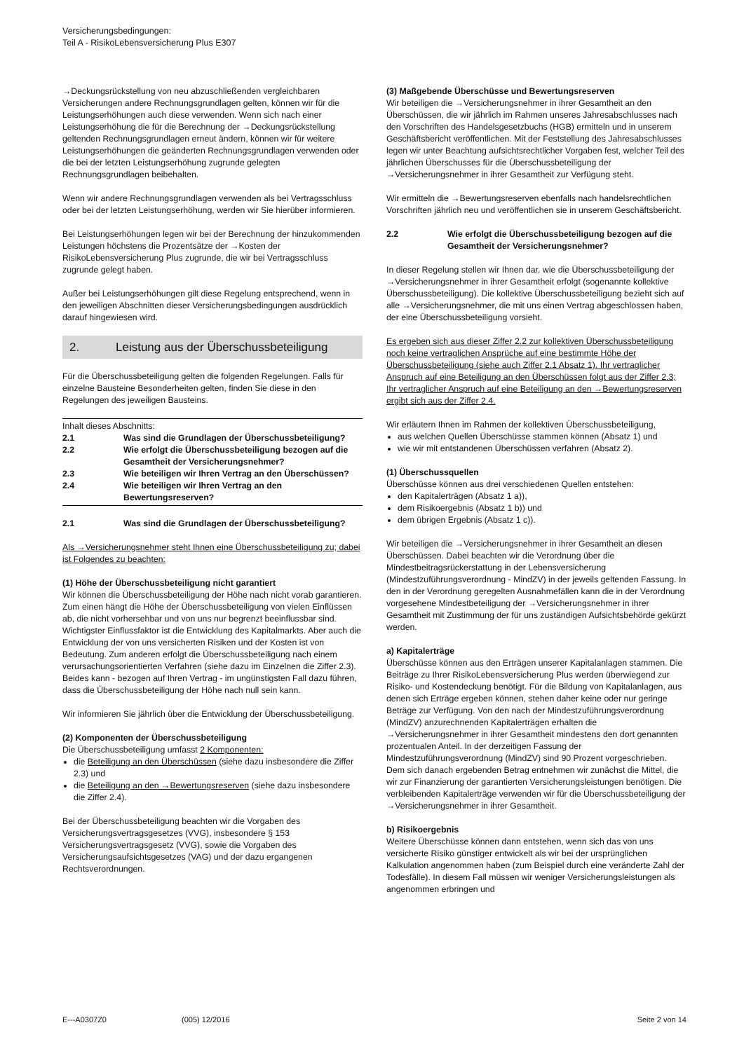Versicherungsbedingungen:
Teil A - RisikoLebensversicherung Plus E307
→Deckungsrückstellung von neu abzuschließenden vergleichbaren Versicherungen andere Rechnungsgrundlagen gelten, können wir für die Leistungserhöhungen auch diese verwenden. Wenn sich nach einer Leistungserhöhung die für die Berechnung der →Deckungsrückstellung geltenden Rechnungsgrundlagen erneut ändern, können wir für weitere Leistungserhöhungen die geänderten Rechnungsgrundlagen verwenden oder die bei der letzten Leistungserhöhung zugrunde gelegten Rechnungsgrundlagen beibehalten.
Wenn wir andere Rechnungsgrundlagen verwenden als bei Vertragsschluss oder bei der letzten Leistungserhöhung, werden wir Sie hierüber informieren.
Bei Leistungserhöhungen legen wir bei der Berechnung der hinzukommenden Leistungen höchstens die Prozentsätze der →Kosten der RisikoLebensversicherung Plus zugrunde, die wir bei Vertragsschluss zugrunde gelegt haben.
Außer bei Leistungserhöhungen gilt diese Regelung entsprechend, wenn in den jeweiligen Abschnitten dieser Versicherungsbedingungen ausdrücklich darauf hingewiesen wird.
2. Leistung aus der Überschussbeteiligung
Für die Überschussbeteiligung gelten die folgenden Regelungen. Falls für einzelne Bausteine Besonderheiten gelten, finden Sie diese in den Regelungen des jeweiligen Bausteins.
Inhalt dieses Abschnitts:
2.1 Was sind die Grundlagen der Überschussbeteiligung?
2.2 Wie erfolgt die Überschussbeteiligung bezogen auf die Gesamtheit der Versicherungsnehmer?
2.3 Wie beteiligen wir Ihren Vertrag an den Überschüssen?
2.4 Wie beteiligen wir Ihren Vertrag an den Bewertungsreserven?
2.1 Was sind die Grundlagen der Überschussbeteiligung?
Als →Versicherungsnehmer steht Ihnen eine Überschussbeteiligung zu; dabei ist Folgendes zu beachten:
(1) Höhe der Überschussbeteiligung nicht garantiert
Wir können die Überschussbeteiligung der Höhe nach nicht vorab garantieren. Zum einen hängt die Höhe der Überschussbeteiligung von vielen Einflüssen ab, die nicht vorhersehbar und von uns nur begrenzt beeinflussbar sind. Wichtigster Einflussfaktor ist die Entwicklung des Kapitalmarkts. Aber auch die Entwicklung der von uns versicherten Risiken und der Kosten ist von Bedeutung. Zum anderen erfolgt die Überschussbeteiligung nach einem verursachungsorientierten Verfahren (siehe dazu im Einzelnen die Ziffer 2.3). Beides kann - bezogen auf Ihren Vertrag - im ungünstigsten Fall dazu führen, dass die Überschussbeteiligung der Höhe nach null sein kann.
Wir informieren Sie jährlich über die Entwicklung der Überschussbeteiligung.
(2) Komponenten der Überschussbeteiligung
Die Überschussbeteiligung umfasst 2 Komponenten:
die Beteiligung an den Überschüssen (siehe dazu insbesondere die Ziffer 2.3) und
die Beteiligung an den →Bewertungsreserven (siehe dazu insbesondere die Ziffer 2.4).
Bei der Überschussbeteiligung beachten wir die Vorgaben des Versicherungsvertragsgesetzes (VVG), insbesondere § 153 Versicherungsvertragsgesetz (VVG), sowie die Vorgaben des Versicherungsaufsichtsgesetzes (VAG) und der dazu ergangenen Rechtsverordnungen.
(3) Maßgebende Überschüsse und Bewertungsreserven
Wir beteiligen die →Versicherungsnehmer in ihrer Gesamtheit an den Überschüssen, die wir jährlich im Rahmen unseres Jahresabschlusses nach den Vorschriften des Handelsgesetzbuchs (HGB) ermitteln und in unserem Geschäftsbericht veröffentlichen. Mit der Feststellung des Jahresabschlusses legen wir unter Beachtung aufsichtsrechtlicher Vorgaben fest, welcher Teil des jährlichen Überschusses für die Überschussbeteiligung der →Versicherungsnehmer in ihrer Gesamtheit zur Verfügung steht.
Wir ermitteln die →Bewertungsreserven ebenfalls nach handelsrechtlichen Vorschriften jährlich neu und veröffentlichen sie in unserem Geschäftsbericht.
2.2 Wie erfolgt die Überschussbeteiligung bezogen auf die Gesamtheit der Versicherungsnehmer?
In dieser Regelung stellen wir Ihnen dar, wie die Überschussbeteiligung der →Versicherungsnehmer in ihrer Gesamtheit erfolgt (sogenannte kollektive Überschussbeteiligung). Die kollektive Überschussbeteiligung bezieht sich auf alle →Versicherungsnehmer, die mit uns einen Vertrag abgeschlossen haben, der eine Überschussbeteiligung vorsieht.
Es ergeben sich aus dieser Ziffer 2.2 zur kollektiven Überschussbeteiligung noch keine vertraglichen Ansprüche auf eine bestimmte Höhe der Überschussbeteiligung (siehe auch Ziffer 2.1 Absatz 1). Ihr vertraglicher Anspruch auf eine Beteiligung an den Überschüssen folgt aus der Ziffer 2.3; Ihr vertraglicher Anspruch auf eine Beteiligung an den →Bewertungsreserven ergibt sich aus der Ziffer 2.4.
Wir erläutern Ihnen im Rahmen der kollektiven Überschussbeteiligung,
aus welchen Quellen Überschüsse stammen können (Absatz 1) und
wie wir mit entstandenen Überschüssen verfahren (Absatz 2).
(1) Überschussquellen
Überschüsse können aus drei verschiedenen Quellen entstehen:
den Kapitalerträgen (Absatz 1 a)),
dem Risikoergebnis (Absatz 1 b)) und
dem übrigen Ergebnis (Absatz 1 c)).
Wir beteiligen die →Versicherungsnehmer in ihrer Gesamtheit an diesen Überschüssen. Dabei beachten wir die Verordnung über die Mindestbeitragsrückerstattung in der Lebensversicherung (Mindestzuführungsverordnung - MindZV) in der jeweils geltenden Fassung. In den in der Verordnung geregelten Ausnahmefällen kann die in der Verordnung vorgesehene Mindestbeteiligung der →Versicherungsnehmer in ihrer Gesamtheit mit Zustimmung der für uns zuständigen Aufsichtsbehörde gekürzt werden.
a) Kapitalerträge
Überschüsse können aus den Erträgen unserer Kapitalanlagen stammen. Die Beiträge zu Ihrer RisikoLebensversicherung Plus werden überwiegend zur Risiko- und Kostendeckung benötigt. Für die Bildung von Kapitalanlagen, aus denen sich Erträge ergeben können, stehen daher keine oder nur geringe Beträge zur Verfügung. Von den nach der Mindestzuführungsverordnung (MindZV) anzurechnenden Kapitalerträgen erhalten die →Versicherungsnehmer in ihrer Gesamtheit mindestens den dort genannten prozentualen Anteil. In der derzeitigen Fassung der Mindestzuführungsverordnung (MindZV) sind 90 Prozent vorgeschrieben. Dem sich danach ergebenden Betrag entnehmen wir zunächst die Mittel, die wir zur Finanzierung der garantierten Versicherungsleistungen benötigen. Die verbleibenden Kapitalerträge verwenden wir für die Überschussbeteiligung der →Versicherungsnehmer in ihrer Gesamtheit.
b) Risikoergebnis
Weitere Überschüsse können dann entstehen, wenn sich das von uns versicherte Risiko günstiger entwickelt als wir bei der ursprünglichen Kalkulation angenommen haben (zum Beispiel durch eine veränderte Zahl der Todesfälle). In diesem Fall müssen wir weniger Versicherungsleistungen als angenommen erbringen und
E---A0307Z0 (005) 12/2016 Seite 2 von 14